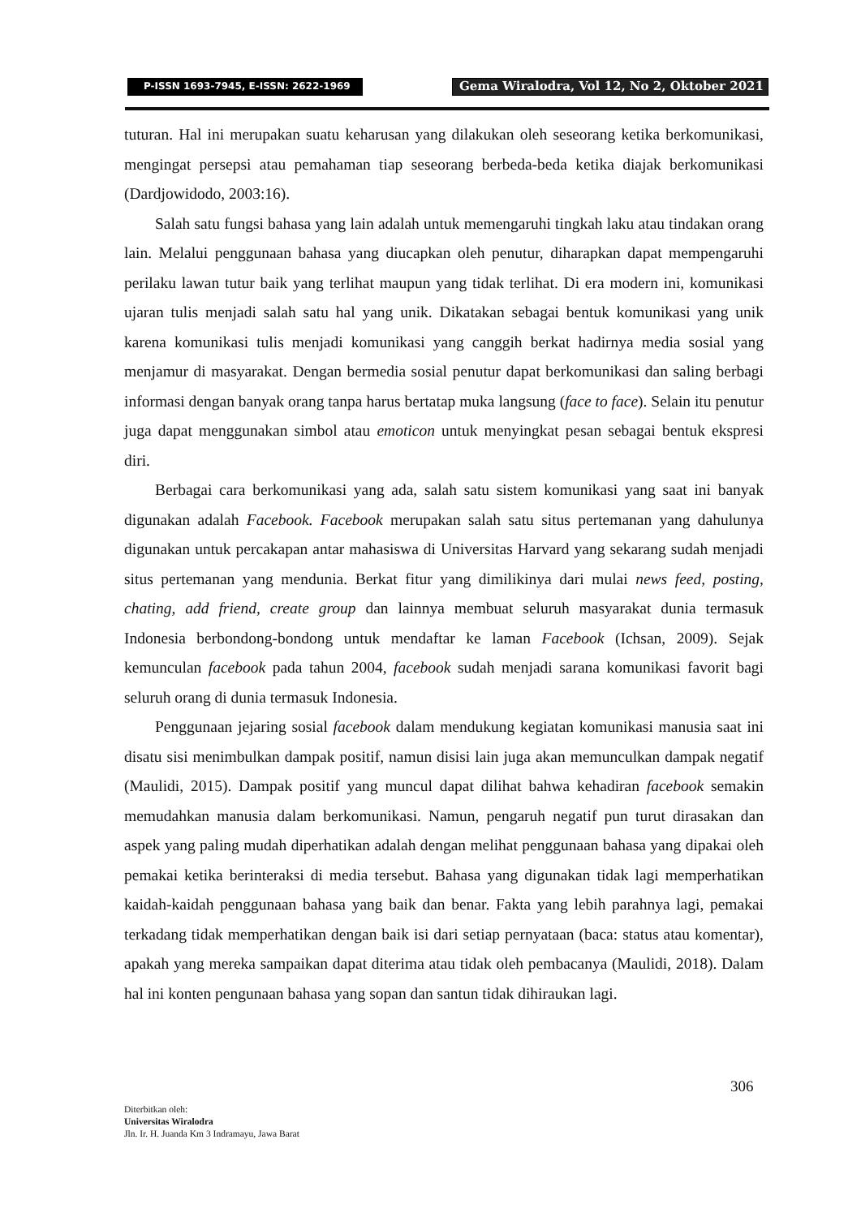P-ISSN 1693-7945, E-ISSN: 2622-1969
Gema Wiralodra, Vol 12, No 2, Oktober 2021
tuturan. Hal ini merupakan suatu keharusan yang dilakukan oleh seseorang ketika berkomunikasi, mengingat persepsi atau pemahaman tiap seseorang berbeda-beda ketika diajak berkomunikasi (Dardjowidodo, 2003:16).
Salah satu fungsi bahasa yang lain adalah untuk memengaruhi tingkah laku atau tindakan orang lain. Melalui penggunaan bahasa yang diucapkan oleh penutur, diharapkan dapat mempengaruhi perilaku lawan tutur baik yang terlihat maupun yang tidak terlihat. Di era modern ini, komunikasi ujaran tulis menjadi salah satu hal yang unik. Dikatakan sebagai bentuk komunikasi yang unik karena komunikasi tulis menjadi komunikasi yang canggih berkat hadirnya media sosial yang menjamur di masyarakat. Dengan bermedia sosial penutur dapat berkomunikasi dan saling berbagi informasi dengan banyak orang tanpa harus bertatap muka langsung (face to face). Selain itu penutur juga dapat menggunakan simbol atau emoticon untuk menyingkat pesan sebagai bentuk ekspresi diri.
Berbagai cara berkomunikasi yang ada, salah satu sistem komunikasi yang saat ini banyak digunakan adalah Facebook. Facebook merupakan salah satu situs pertemanan yang dahulunya digunakan untuk percakapan antar mahasiswa di Universitas Harvard yang sekarang sudah menjadi situs pertemanan yang mendunia. Berkat fitur yang dimilikinya dari mulai news feed, posting, chating, add friend, create group dan lainnya membuat seluruh masyarakat dunia termasuk Indonesia berbondong-bondong untuk mendaftar ke laman Facebook (Ichsan, 2009). Sejak kemunculan facebook pada tahun 2004, facebook sudah menjadi sarana komunikasi favorit bagi seluruh orang di dunia termasuk Indonesia.
Penggunaan jejaring sosial facebook dalam mendukung kegiatan komunikasi manusia saat ini disatu sisi menimbulkan dampak positif, namun disisi lain juga akan memunculkan dampak negatif (Maulidi, 2015). Dampak positif yang muncul dapat dilihat bahwa kehadiran facebook semakin memudahkan manusia dalam berkomunikasi. Namun, pengaruh negatif pun turut dirasakan dan aspek yang paling mudah diperhatikan adalah dengan melihat penggunaan bahasa yang dipakai oleh pemakai ketika berinteraksi di media tersebut. Bahasa yang digunakan tidak lagi memperhatikan kaidah-kaidah penggunaan bahasa yang baik dan benar. Fakta yang lebih parahnya lagi, pemakai terkadang tidak memperhatikan dengan baik isi dari setiap pernyataan (baca: status atau komentar), apakah yang mereka sampaikan dapat diterima atau tidak oleh pembacanya (Maulidi, 2018). Dalam hal ini konten pengunaan bahasa yang sopan dan santun tidak dihiraukan lagi.
306
Diterbitkan oleh:
Universitas Wiralodra
Jln. Ir. H. Juanda Km 3 Indramayu, Jawa Barat